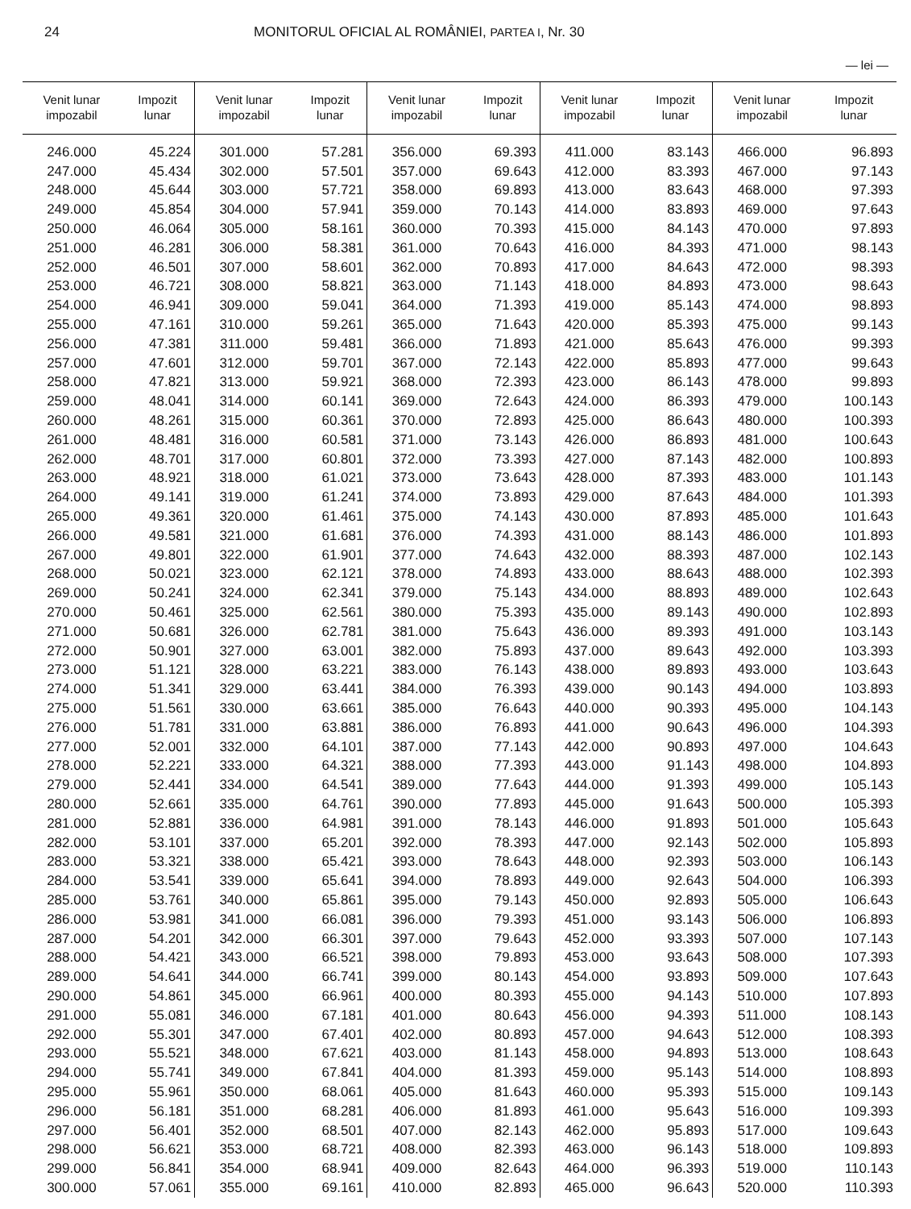24 MONITORUL OFICIAL AL ROMÂNIEI, PARTEA I, Nr. 30
— lei —
| Venit lunar impozabil | Impozit lunar | Venit lunar impozabil | Impozit lunar | Venit lunar impozabil | Impozit lunar | Venit lunar impozabil | Impozit lunar | Venit lunar impozabil | Impozit lunar |
| --- | --- | --- | --- | --- | --- | --- | --- | --- | --- |
| 246.000 | 45.224 | 301.000 | 57.281 | 356.000 | 69.393 | 411.000 | 83.143 | 466.000 | 96.893 |
| 247.000 | 45.434 | 302.000 | 57.501 | 357.000 | 69.643 | 412.000 | 83.393 | 467.000 | 97.143 |
| 248.000 | 45.644 | 303.000 | 57.721 | 358.000 | 69.893 | 413.000 | 83.643 | 468.000 | 97.393 |
| 249.000 | 45.854 | 304.000 | 57.941 | 359.000 | 70.143 | 414.000 | 83.893 | 469.000 | 97.643 |
| 250.000 | 46.064 | 305.000 | 58.161 | 360.000 | 70.393 | 415.000 | 84.143 | 470.000 | 97.893 |
| 251.000 | 46.281 | 306.000 | 58.381 | 361.000 | 70.643 | 416.000 | 84.393 | 471.000 | 98.143 |
| 252.000 | 46.501 | 307.000 | 58.601 | 362.000 | 70.893 | 417.000 | 84.643 | 472.000 | 98.393 |
| 253.000 | 46.721 | 308.000 | 58.821 | 363.000 | 71.143 | 418.000 | 84.893 | 473.000 | 98.643 |
| 254.000 | 46.941 | 309.000 | 59.041 | 364.000 | 71.393 | 419.000 | 85.143 | 474.000 | 98.893 |
| 255.000 | 47.161 | 310.000 | 59.261 | 365.000 | 71.643 | 420.000 | 85.393 | 475.000 | 99.143 |
| 256.000 | 47.381 | 311.000 | 59.481 | 366.000 | 71.893 | 421.000 | 85.643 | 476.000 | 99.393 |
| 257.000 | 47.601 | 312.000 | 59.701 | 367.000 | 72.143 | 422.000 | 85.893 | 477.000 | 99.643 |
| 258.000 | 47.821 | 313.000 | 59.921 | 368.000 | 72.393 | 423.000 | 86.143 | 478.000 | 99.893 |
| 259.000 | 48.041 | 314.000 | 60.141 | 369.000 | 72.643 | 424.000 | 86.393 | 479.000 | 100.143 |
| 260.000 | 48.261 | 315.000 | 60.361 | 370.000 | 72.893 | 425.000 | 86.643 | 480.000 | 100.393 |
| 261.000 | 48.481 | 316.000 | 60.581 | 371.000 | 73.143 | 426.000 | 86.893 | 481.000 | 100.643 |
| 262.000 | 48.701 | 317.000 | 60.801 | 372.000 | 73.393 | 427.000 | 87.143 | 482.000 | 100.893 |
| 263.000 | 48.921 | 318.000 | 61.021 | 373.000 | 73.643 | 428.000 | 87.393 | 483.000 | 101.143 |
| 264.000 | 49.141 | 319.000 | 61.241 | 374.000 | 73.893 | 429.000 | 87.643 | 484.000 | 101.393 |
| 265.000 | 49.361 | 320.000 | 61.461 | 375.000 | 74.143 | 430.000 | 87.893 | 485.000 | 101.643 |
| 266.000 | 49.581 | 321.000 | 61.681 | 376.000 | 74.393 | 431.000 | 88.143 | 486.000 | 101.893 |
| 267.000 | 49.801 | 322.000 | 61.901 | 377.000 | 74.643 | 432.000 | 88.393 | 487.000 | 102.143 |
| 268.000 | 50.021 | 323.000 | 62.121 | 378.000 | 74.893 | 433.000 | 88.643 | 488.000 | 102.393 |
| 269.000 | 50.241 | 324.000 | 62.341 | 379.000 | 75.143 | 434.000 | 88.893 | 489.000 | 102.643 |
| 270.000 | 50.461 | 325.000 | 62.561 | 380.000 | 75.393 | 435.000 | 89.143 | 490.000 | 102.893 |
| 271.000 | 50.681 | 326.000 | 62.781 | 381.000 | 75.643 | 436.000 | 89.393 | 491.000 | 103.143 |
| 272.000 | 50.901 | 327.000 | 63.001 | 382.000 | 75.893 | 437.000 | 89.643 | 492.000 | 103.393 |
| 273.000 | 51.121 | 328.000 | 63.221 | 383.000 | 76.143 | 438.000 | 89.893 | 493.000 | 103.643 |
| 274.000 | 51.341 | 329.000 | 63.441 | 384.000 | 76.393 | 439.000 | 90.143 | 494.000 | 103.893 |
| 275.000 | 51.561 | 330.000 | 63.661 | 385.000 | 76.643 | 440.000 | 90.393 | 495.000 | 104.143 |
| 276.000 | 51.781 | 331.000 | 63.881 | 386.000 | 76.893 | 441.000 | 90.643 | 496.000 | 104.393 |
| 277.000 | 52.001 | 332.000 | 64.101 | 387.000 | 77.143 | 442.000 | 90.893 | 497.000 | 104.643 |
| 278.000 | 52.221 | 333.000 | 64.321 | 388.000 | 77.393 | 443.000 | 91.143 | 498.000 | 104.893 |
| 279.000 | 52.441 | 334.000 | 64.541 | 389.000 | 77.643 | 444.000 | 91.393 | 499.000 | 105.143 |
| 280.000 | 52.661 | 335.000 | 64.761 | 390.000 | 77.893 | 445.000 | 91.643 | 500.000 | 105.393 |
| 281.000 | 52.881 | 336.000 | 64.981 | 391.000 | 78.143 | 446.000 | 91.893 | 501.000 | 105.643 |
| 282.000 | 53.101 | 337.000 | 65.201 | 392.000 | 78.393 | 447.000 | 92.143 | 502.000 | 105.893 |
| 283.000 | 53.321 | 338.000 | 65.421 | 393.000 | 78.643 | 448.000 | 92.393 | 503.000 | 106.143 |
| 284.000 | 53.541 | 339.000 | 65.641 | 394.000 | 78.893 | 449.000 | 92.643 | 504.000 | 106.393 |
| 285.000 | 53.761 | 340.000 | 65.861 | 395.000 | 79.143 | 450.000 | 92.893 | 505.000 | 106.643 |
| 286.000 | 53.981 | 341.000 | 66.081 | 396.000 | 79.393 | 451.000 | 93.143 | 506.000 | 106.893 |
| 287.000 | 54.201 | 342.000 | 66.301 | 397.000 | 79.643 | 452.000 | 93.393 | 507.000 | 107.143 |
| 288.000 | 54.421 | 343.000 | 66.521 | 398.000 | 79.893 | 453.000 | 93.643 | 508.000 | 107.393 |
| 289.000 | 54.641 | 344.000 | 66.741 | 399.000 | 80.143 | 454.000 | 93.893 | 509.000 | 107.643 |
| 290.000 | 54.861 | 345.000 | 66.961 | 400.000 | 80.393 | 455.000 | 94.143 | 510.000 | 107.893 |
| 291.000 | 55.081 | 346.000 | 67.181 | 401.000 | 80.643 | 456.000 | 94.393 | 511.000 | 108.143 |
| 292.000 | 55.301 | 347.000 | 67.401 | 402.000 | 80.893 | 457.000 | 94.643 | 512.000 | 108.393 |
| 293.000 | 55.521 | 348.000 | 67.621 | 403.000 | 81.143 | 458.000 | 94.893 | 513.000 | 108.643 |
| 294.000 | 55.741 | 349.000 | 67.841 | 404.000 | 81.393 | 459.000 | 95.143 | 514.000 | 108.893 |
| 295.000 | 55.961 | 350.000 | 68.061 | 405.000 | 81.643 | 460.000 | 95.393 | 515.000 | 109.143 |
| 296.000 | 56.181 | 351.000 | 68.281 | 406.000 | 81.893 | 461.000 | 95.643 | 516.000 | 109.393 |
| 297.000 | 56.401 | 352.000 | 68.501 | 407.000 | 82.143 | 462.000 | 95.893 | 517.000 | 109.643 |
| 298.000 | 56.621 | 353.000 | 68.721 | 408.000 | 82.393 | 463.000 | 96.143 | 518.000 | 109.893 |
| 299.000 | 56.841 | 354.000 | 68.941 | 409.000 | 82.643 | 464.000 | 96.393 | 519.000 | 110.143 |
| 300.000 | 57.061 | 355.000 | 69.161 | 410.000 | 82.893 | 465.000 | 96.643 | 520.000 | 110.393 |